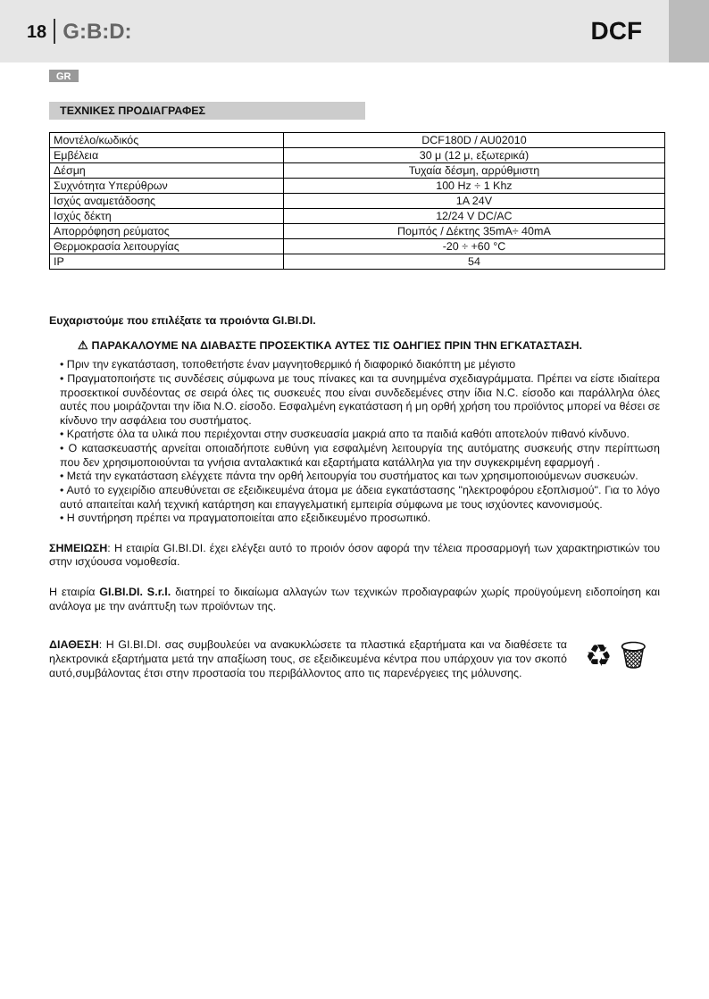18 G:B:D: DCF
GR
ΤΕΧΝΙΚΕΣ ΠΡΟΔΙΑΓΡΑΦΕΣ
| Μοντέλο/κωδικός | DCF180D / AU02010 |
| Εμβέλεια | 30 μ (12 μ, εξωτερικά) |
| Δέσμη | Τυχαία δέσμη, αρρύθμιστη |
| Συχνότητα Υπερύθρων | 100 Hz ÷ 1 Khz |
| Ισχύς αναμετάδοσης | 1A 24V |
| Ισχύς δέκτη | 12/24 V DC/AC |
| Απορρόφηση ρεύματος | Πομπός / Δέκτης 35mA÷ 40mA |
| Θερμοκρασία λειτουργίας | -20 ÷ +60 °C |
| IP | 54 |
Ευχαριστούμε που επιλέξατε τα προιόντα GI.BI.DI.
⚠ ΠΑΡΑΚΑΛΟΥΜΕ ΝΑ ΔΙΑΒΑΣΤΕ ΠΡΟΣΕΚΤΙΚΑ ΑΥΤΕΣ ΤΙΣ ΟΔΗΓΙΕΣ ΠΡΙΝ ΤΗΝ ΕΓΚΑΤΑΣΤΑΣΗ.
• Πριν την εγκατάσταση, τοποθετήστε έναν μαγνητοθερμικό ή διαφορικό διακόπτη με μέγιστο
• Πραγματοποιήστε τις συνδέσεις σύμφωνα με τους πίνακες και τα συνημμένα σχεδιαγράμματα. Πρέπει να είστε ιδιαίτερα προσεκτικοί συνδέοντας σε σειρά όλες τις συσκευές που είναι συνδεδεμένες στην ίδια N.C. είσοδο και παράλληλα όλες αυτές που μοιράζονται την ίδια N.O. είσοδο. Εσφαλμένη εγκατάσταση ή μη ορθή χρήση του προϊόντος μπορεί να θέσει σε κίνδυνο την ασφάλεια του συστήματος.
• Κρατήστε όλα τα υλικά που περιέχονται στην συσκευασία μακριά απο τα παιδιά καθότι αποτελούν πιθανό κίνδυνο.
• Ο κατασκευαστής αρνείται οποιαδήποτε ευθύνη για εσφαλμένη λειτουργία της αυτόματης συσκευής στην περίπτωση που δεν χρησιμοποιούνται τα γνήσια ανταλακτικά και εξαρτήματα κατάλληλα για την συγκεκριμένη εφαρμογή .
• Μετά την εγκατάσταση ελέγχετε πάντα την ορθή λειτουργία του συστήματος και των χρησιμοποιούμενων συσκευών.
• Αυτό το εγχειρίδιο απευθύνεται σε εξειδικευμένα άτομα με άδεια εγκατάστασης "ηλεκτροφόρου εξοπλισμού". Για το λόγο αυτό απαιτείται καλή τεχνική κατάρτηση και επαγγελματική εμπειρία σύμφωνα με τους ισχύοντες κανονισμούς.
• Η συντήρηση πρέπει να πραγματοποιείται απο εξειδικευμένο προσωπικό.
ΣΗΜΕΙΩΣΗ: Η εταιρία GI.BI.DI. έχει ελέγξει αυτό το προιόν όσον αφορά την τέλεια προσαρμογή των χαρακτηριστικών του στην ισχύουσα νομοθεσία.
Η εταιρία GI.BI.DI. S.r.l. διατηρεί το δικαίωμα αλλαγών των τεχνικών προδιαγραφών χωρίς προϋγούμενη ειδοποίηση και ανάλογα με την ανάπτυξη των προϊόντων της.
ΔΙΑΘΕΣΗ: Η GI.BI.DI. σας συμβουλεύει να ανακυκλώσετε τα πλαστικά εξαρτήματα και να διαθέσετε τα ηλεκτρονικά εξαρτήματα μετά την απαξίωση τους, σε εξειδικευμένα κέντρα που υπάρχουν για τον σκοπό αυτό,συμβάλοντας έτσι στην προστασία του περιβάλλοντος απο τις παρενέργειες της μόλυνσης.
♻ 🗑